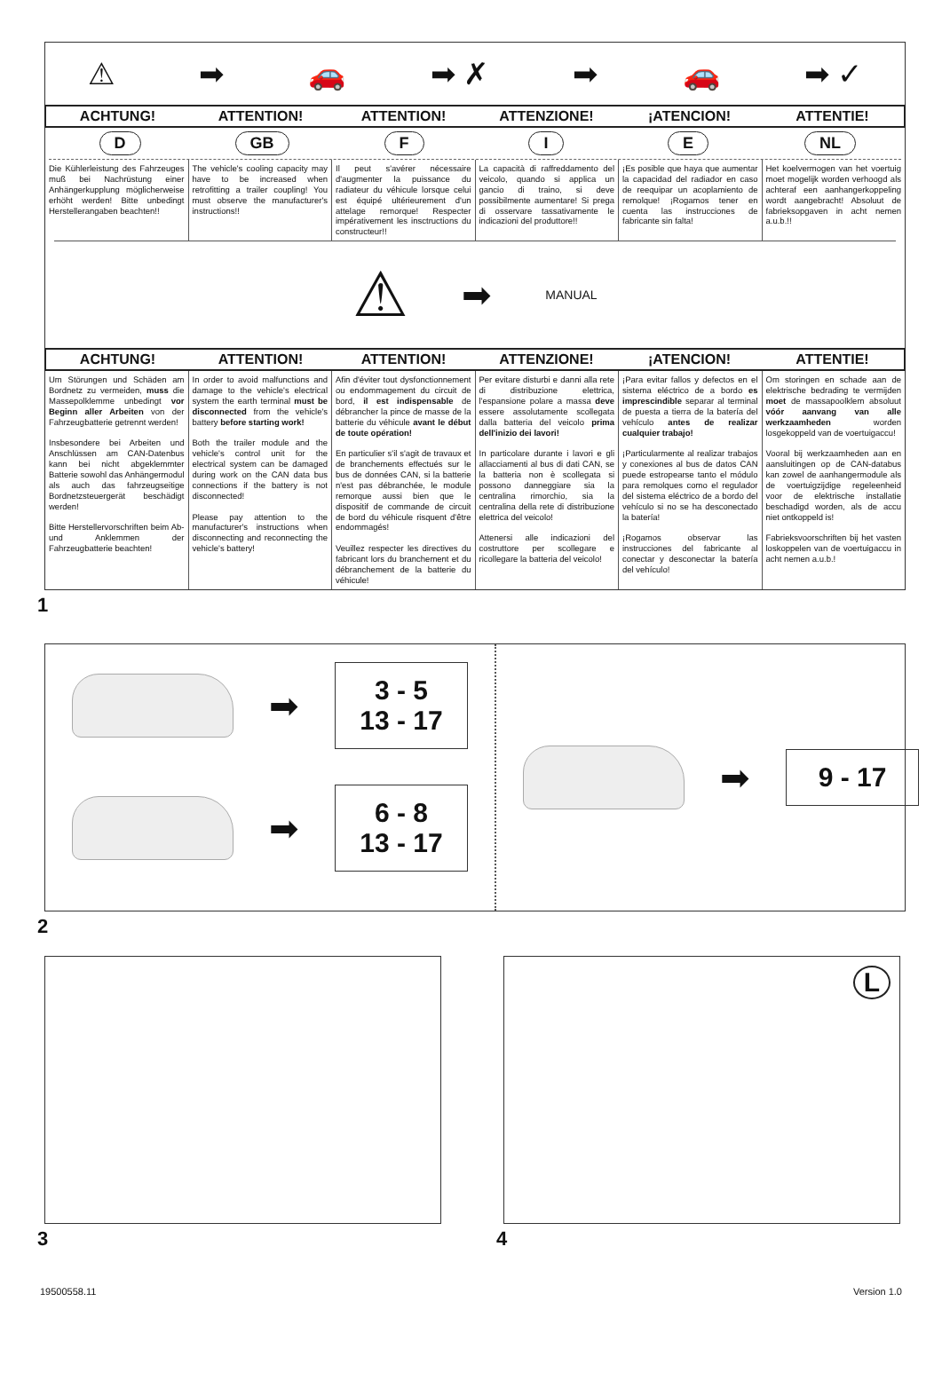⚠ ➡ 🚗 ➡ ✗ ➡ 🚗 ➡ ✓
ACHTUNG! ATTENTION! ATTENTION! ATTENZIONE! ¡ATENCION! ATTENTIE!
D GB F I E NL
Die Kühlerleistung des Fahrzeuges muß bei Nachrüstung einer Anhängerkupplung möglicherweise erhöht werden! Bitte unbedingt Herstellerangaben beachten!!
The vehicle's cooling capacity may have to be increased when retrofitting a trailer coupling! You must observe the manufacturer's instructions!!
Il peut s'avérer nécessaire d'augmenter la puissance du radiateur du véhicule lorsque celui est équipé ultérieurement d'un attelage remorque! Respecter impérativement les insctructions du constructeur!!
La capacità di raffreddamento del veicolo, quando si applica un gancio di traino, si deve possibilmente aumentare! Si prega di osservare tassativamente le indicazioni del produttore!!
¡Es posible que haya que aumentar la capacidad del radiador en caso de reequipar un acoplamiento de remolque! ¡Rogamos tener en cuenta las instrucciones de fabricante sin falta!
Het koelvermogen van het voertuig moet mogelijk worden verhoogd als achteraf een aanhangerkoppeling wordt aangebracht! Absoluut de fabrieksopgaven in acht nemen a.u.b.!!
⚠ ➡ MANUAL
ACHTUNG! ATTENTION! ATTENTION! ATTENZIONE! ¡ATENCION! ATTENTIE!
Um Störungen und Schäden am Bordnetz zu vermeiden, muss die Massepolklemme unbedingt vor Beginn aller Arbeiten von der Fahrzeugbatterie getrennt werden!
Insbesondere bei Arbeiten und Anschlüssen am CAN-Datenbus kann bei nicht abgeklemmter Batterie sowohl das Anhängermodul als auch das fahrzeugseitige Bordnetzsteuergerät beschädigt werden!
Bitte Herstellervorschriften beim Ab- und Anklemmen der Fahrzeugbatterie beachten!
In order to avoid malfunctions and damage to the vehicle's electrical system the earth terminal must be disconnected from the vehicle's battery before starting work!
Both the trailer module and the vehicle's control unit for the electrical system can be damaged during work on the CAN data bus connections if the battery is not disconnected!
Please pay attention to the manufacturer's instructions when disconnecting and reconnecting the vehicle's battery!
Afin d'éviter tout dysfonctionnement ou endommagement du circuit de bord, il est indispensable de débrancher la pince de masse de la batterie du véhicule avant le début de toute opération!
En particulier s'il s'agit de travaux et de branchements effectués sur le bus de données CAN, si la batterie n'est pas débranchée, le module remorque aussi bien que le dispositif de commande de circuit de bord du véhicule risquent d'être endommagés!
Veuillez respecter les directives du fabricant lors du branchement et du débranchement de la batterie du véhicule!
Per evitare disturbi e danni alla rete di distribuzione elettrica, l'espansione polare a massa deve essere assolutamente scollegata dalla batteria del veicolo prima dell'inizio dei lavori!
In particolare durante i lavori e gli allacciamenti al bus di dati CAN, se la batteria non è scollegata si possono danneggiare sia la centralina rimorchio, sia la centralina della rete di distribuzione elettrica del veicolo!
Attenersi alle indicazioni del costruttore per scollegare e ricollegare la batteria del veicolo!
¡Para evitar fallos y defectos en el sistema eléctrico de a bordo es imprescindible separar al terminal de puesta a tierra de la batería del vehículo antes de realizar cualquier trabajo!
¡Particularmente al realizar trabajos y conexiones al bus de datos CAN puede estropearse tanto el módulo para remolques como el regulador del sistema eléctrico de a bordo del vehículo si no se ha desconectado la batería!
¡Rogamos observar las instrucciones del fabricante al conectar y desconectar la batería del vehículo!
Om storingen en schade aan de elektrische bedrading te vermijden moet de massapoolklem absoluut vóór aanvang van alle werkzaamheden worden losgekoppeld van de voertuigaccu!
Vooral bij werkzaamheden aan en aansluitingen op de CAN-databus kan zowel de aanhangermodule als de voertuigzijdige regeleenheid voor de elektrische installatie beschadigd worden, als de accu niet ontkoppeld is!
Fabrieksvoorschriften bij het vasten loskoppelen van de voertuigaccu in acht nemen a.u.b.!
1
➡
3 - 5
13 - 17
➡
6 - 8
13 - 17
➡
9 - 17
2
3
L
4
19500558.11 Version 1.0